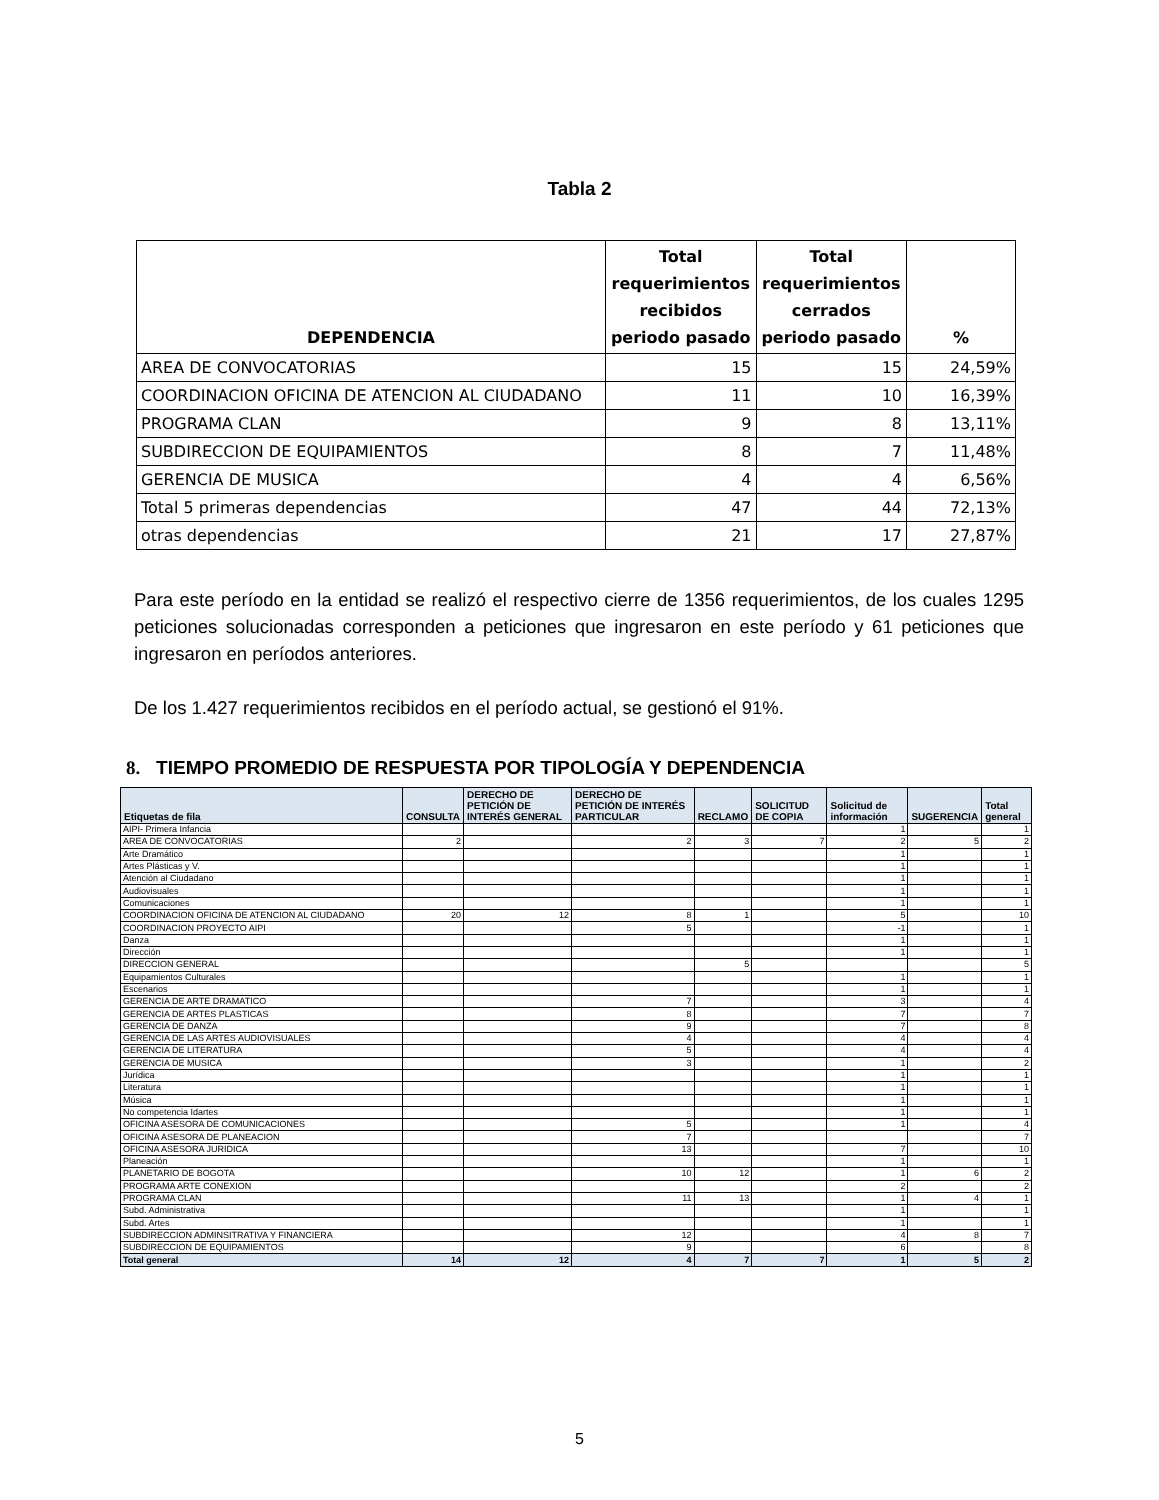Tabla 2
| DEPENDENCIA | Total requerimientos recibidos periodo pasado | Total requerimientos cerrados periodo pasado | % |
| --- | --- | --- | --- |
| AREA DE CONVOCATORIAS | 15 | 15 | 24,59% |
| COORDINACION OFICINA DE ATENCION AL CIUDADANO | 11 | 10 | 16,39% |
| PROGRAMA CLAN | 9 | 8 | 13,11% |
| SUBDIRECCION DE EQUIPAMIENTOS | 8 | 7 | 11,48% |
| GERENCIA DE MUSICA | 4 | 4 | 6,56% |
| Total 5 primeras dependencias | 47 | 44 | 72,13% |
| otras dependencias | 21 | 17 | 27,87% |
Para este período en la entidad se realizó el respectivo cierre de 1356 requerimientos, de los cuales 1295 peticiones solucionadas corresponden a peticiones que ingresaron en este período y 61 peticiones que ingresaron en períodos anteriores.
De los 1.427 requerimientos recibidos en el período actual, se gestionó el 91%.
8. TIEMPO PROMEDIO DE RESPUESTA POR TIPOLOGÍA Y DEPENDENCIA
| Etiquetas de fila | CONSULTA | DERECHO DE PETICIÓN DE INTERÉS GENERAL | DERECHO DE PETICIÓN DE INTERÉS PARTICULAR | RECLAMO | SOLICITUD DE COPIA | Solicitud de información | SUGERENCIA | Total general |
| --- | --- | --- | --- | --- | --- | --- | --- | --- |
| AIPI- Primera Infancia | | | | | | 1 | | 1 |
| AREA DE CONVOCATORIAS | 2 | | 2 | 3 | 7 | 2 | 5 | 2 |
| Arte Dramático | | | | | | 1 | | 1 |
| Artes Plásticas y V. | | | | | | 1 | | 1 |
| Atención al Ciudadano | | | | | | 1 | | 1 |
| Audiovisuales | | | | | | 1 | | 1 |
| Comunicaciones | | | | | | 1 | | 1 |
| COORDINACION OFICINA DE ATENCION AL CIUDADANO | 20 | 12 | 8 | 1 | | 5 | | 10 |
| COORDINACION PROYECTO AIPI | | | 5 | | | -1 | | 1 |
| Danza | | | | | | 1 | | 1 |
| Dirección | | | | | | 1 | | 1 |
| DIRECCION GENERAL | | | | 5 | | | | 5 |
| Equipamientos Culturales | | | | | | 1 | | 1 |
| Escenarios | | | | | | 1 | | 1 |
| GERENCIA DE ARTE DRAMATICO | | | 7 | | | 3 | | 4 |
| GERENCIA DE ARTES PLASTICAS | | | 8 | | | 7 | | 7 |
| GERENCIA DE DANZA | | | 9 | | | 7 | | 8 |
| GERENCIA DE LAS ARTES AUDIOVISUALES | | | 4 | | | 4 | | 4 |
| GERENCIA DE LITERATURA | | | 5 | | | 4 | | 4 |
| GERENCIA DE MUSICA | | | 3 | | | 1 | | 2 |
| Jurídica | | | | | | 1 | | 1 |
| Literatura | | | | | | 1 | | 1 |
| Música | | | | | | 1 | | 1 |
| No competencia Idartes | | | | | | 1 | | 1 |
| OFICINA ASESORA DE COMUNICACIONES | | | 5 | | | 1 | | 4 |
| OFICINA ASESORA DE PLANEACION | | | 7 | | | | | 7 |
| OFICINA ASESORA JURIDICA | | | 13 | | | 7 | | 10 |
| Planeación | | | | | | 1 | | 1 |
| PLANETARIO DE BOGOTA | | | 10 | 12 | | 1 | 6 | 2 |
| PROGRAMA ARTE CONEXION | | | | | | 2 | | 2 |
| PROGRAMA CLAN | | | 11 | 13 | | 1 | 4 | 1 |
| Subd. Administrativa | | | | | | 1 | | 1 |
| Subd. Artes | | | | | | 1 | | 1 |
| SUBDIRECCION ADMINSITRATIVA Y FINANCIERA | | | 12 | | | 4 | 8 | 7 |
| SUBDIRECCION DE EQUIPAMIENTOS | | | 9 | | | 6 | | 8 |
| Total general | 14 | 12 | 4 | 7 | 7 | 1 | 5 | 2 |
5